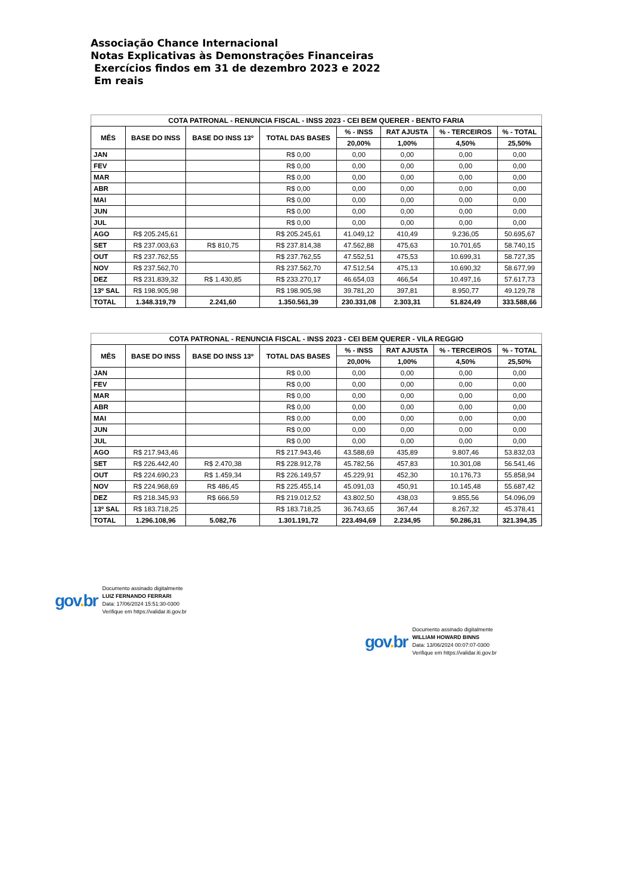Associação Chance Internacional
Notas Explicativas às Demonstrações Financeiras
Exercícios findos em 31 de dezembro 2023 e 2022
Em reais
COTA PATRONAL - RENUNCIA FISCAL - INSS 2023 - CEI BEM QUERER - BENTO FARIA
| MÊS | BASE DO INSS | BASE DO INSS 13º | TOTAL DAS BASES | % - INSS | RAT AJUSTA | % - TERCEIROS | % - TOTAL |
| --- | --- | --- | --- | --- | --- | --- | --- |
| | | | | 20,00% | 1,00% | 4,50% | 25,50% |
| JAN | | | R$ 0,00 | 0,00 | 0,00 | 0,00 | 0,00 |
| FEV | | | R$ 0,00 | 0,00 | 0,00 | 0,00 | 0,00 |
| MAR | | | R$ 0,00 | 0,00 | 0,00 | 0,00 | 0,00 |
| ABR | | | R$ 0,00 | 0,00 | 0,00 | 0,00 | 0,00 |
| MAI | | | R$ 0,00 | 0,00 | 0,00 | 0,00 | 0,00 |
| JUN | | | R$ 0,00 | 0,00 | 0,00 | 0,00 | 0,00 |
| JUL | | | R$ 0,00 | 0,00 | 0,00 | 0,00 | 0,00 |
| AGO | R$ 205.245,61 | | R$ 205.245,61 | 41.049,12 | 410,49 | 9.236,05 | 50.695,67 |
| SET | R$ 237.003,63 | R$ 810,75 | R$ 237.814,38 | 47.562,88 | 475,63 | 10.701,65 | 58.740,15 |
| OUT | R$ 237.762,55 | | R$ 237.762,55 | 47.552,51 | 475,53 | 10.699,31 | 58.727,35 |
| NOV | R$ 237.562,70 | | R$ 237.562,70 | 47.512,54 | 475,13 | 10.690,32 | 58.677,99 |
| DEZ | R$ 231.839,32 | R$ 1.430,85 | R$ 233.270,17 | 46.654,03 | 466,54 | 10.497,16 | 57.617,73 |
| 13º SAL | R$ 198.905,98 | | R$ 198.905,98 | 39.781,20 | 397,81 | 8.950,77 | 49.129,78 |
| TOTAL | 1.348.319,79 | 2.241,60 | 1.350.561,39 | 230.331,08 | 2.303,31 | 51.824,49 | 333.588,66 |
COTA PATRONAL - RENUNCIA FISCAL - INSS 2023 - CEI BEM QUERER - VILA REGGIO
| MÊS | BASE DO INSS | BASE DO INSS 13º | TOTAL DAS BASES | % - INSS | RAT AJUSTA | % - TERCEIROS | % - TOTAL |
| --- | --- | --- | --- | --- | --- | --- | --- |
| | | | | 20,00% | 1,00% | 4,50% | 25,50% |
| JAN | | | R$ 0,00 | 0,00 | 0,00 | 0,00 | 0,00 |
| FEV | | | R$ 0,00 | 0,00 | 0,00 | 0,00 | 0,00 |
| MAR | | | R$ 0,00 | 0,00 | 0,00 | 0,00 | 0,00 |
| ABR | | | R$ 0,00 | 0,00 | 0,00 | 0,00 | 0,00 |
| MAI | | | R$ 0,00 | 0,00 | 0,00 | 0,00 | 0,00 |
| JUN | | | R$ 0,00 | 0,00 | 0,00 | 0,00 | 0,00 |
| JUL | | | R$ 0,00 | 0,00 | 0,00 | 0,00 | 0,00 |
| AGO | R$ 217.943,46 | | R$ 217.943,46 | 43.588,69 | 435,89 | 9.807,46 | 53.832,03 |
| SET | R$ 226.442,40 | R$ 2.470,38 | R$ 228.912,78 | 45.782,56 | 457,83 | 10.301,08 | 56.541,46 |
| OUT | R$ 224.690,23 | R$ 1.459,34 | R$ 226.149,57 | 45.229,91 | 452,30 | 10.176,73 | 55.858,94 |
| NOV | R$ 224.968,69 | R$ 486,45 | R$ 225.455,14 | 45.091,03 | 450,91 | 10.145,48 | 55.687,42 |
| DEZ | R$ 218.345,93 | R$ 666,59 | R$ 219.012,52 | 43.802,50 | 438,03 | 9.855,56 | 54.096,09 |
| 13º SAL | R$ 183.718,25 | | R$ 183.718,25 | 36.743,65 | 367,44 | 8.267,32 | 45.378,41 |
| TOTAL | 1.296.108,96 | 5.082,76 | 1.301.191,72 | 223.494,69 | 2.234,95 | 50.286,31 | 321.394,35 |
gov. br
Documento assinado digitalmente
LUIZ FERNANDO FERRARI
Data: 17/06/2024 15:51:30-0300
Verifique em https://validar.iti.gov.br
gov. br
Documento assinado digitalmente
WILLIAM HOWARD BINNS
Data: 13/06/2024 00:07:07-0300
Verifique em https://validar.iti.gov.br